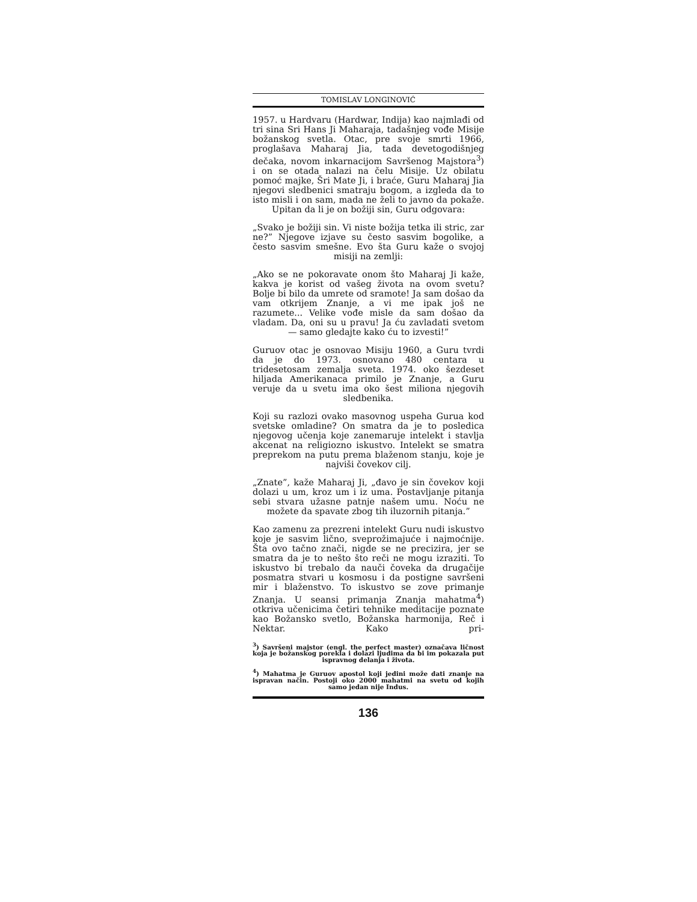TOMISLAV LONGINOVIĆ
1957. u Hardvaru (Hardwar, Indija) kao najmlađi od tri sina Sri Hans Ji Maharaja, tadašnjeg vođe Misije božanskog svetla. Otac, pre svoje smrti 1966, proglašava Maharaj Jia, tada devetogodišnjeg dečaka, novom inkarnacijom Savršenog Majstora<sup>3</sup>) i on se otada nalazi na čelu Misije. Uz obilatu pomoć majke, Šri Mate Ji, i braće, Guru Maharaj Jia njegovi sledbenici smatraju bogom, a izgleda da to isto misli i on sam, mada ne želi to javno da pokaže. Upitan da li je on božiji sin, Guru odgovara:
„Svako je božiji sin. Vi niste božija tetka ili stric, zar ne?” Njegove izjave su često sasvim bogolike, a često sasvim smešne. Evo šta Guru kaže o svojoj misiji na zemlji:
„Ako se ne pokoravate onom što Maharaj Ji kaže, kakva je korist od vašeg života na ovom svetu? Bolje bi bilo da umrete od sramote! Ja sam došao da vam otkrijem Znanje, a vi me ipak još ne razumete... Velike vođe misle da sam došao da vladam. Da, oni su u pravu! Ja ću zavladati svetom — samo gledajte kako ću to izvesti!”
Guruov otac je osnovao Misiju 1960, a Guru tvrdi da je do 1973. osnovano 480 centara u tridesetosam zemalja sveta. 1974. oko šezdeset hiljada Amerikanaca primilo je Znanje, a Guru veruje da u svetu ima oko šest miliona njegovih sledbenika.
Koji su razlozi ovako masovnog uspeha Gurua kod svetske omladine? On smatra da je to posledica njegovog učenja koje zanemaruje intelekt i stavlja akcenat na religiozno iskustvo. Intelekt se smatra preprekom na putu prema blaženom stanju, koje je najviši čovekov cilj.
„Znate”, kaže Maharaj Ji, „đavo je sin čovekov koji dolazi u um, kroz um i iz uma. Postavljanje pitanja sebi stvara užasne patnje našem umu. Noću ne možete da spavate zbog tih iluzornih pitanja.”
Kao zamenu za prezreni intelekt Guru nudi iskustvo koje je sasvim lično, sveprožimajuće i najmoćnije. Šta ovo tačno znači, nigde se ne precizira, jer se smatra da je to nešto što reči ne mogu izraziti. To iskustvo bi trebalo da nauči čoveka da drugačije posmatra stvari u kosmosu i da postigne savršeni mir i blaženstvo. To iskustvo se zove primanje Znanja. U seansi primanja Znanja mahatma<sup>4</sup>) otkriva učenicima četiri tehnike meditacije poznate kao Božansko svetlo, Božanska harmonija, Reč i Nektar. Kako pri-
<sup>3</sup>) Savršeni majstor (engl. the perfect master) označava ličnost koja je božanskog porekla i dolazi ljudima da bi im pokazala put ispravnog delanja i života.
<sup>4</sup>) Mahatma je Guruov apostol koji jedini može dati znanje na ispravan način. Postoji oko 2000 mahatmi na svetu od kojih samo jedan nije Indus.
136